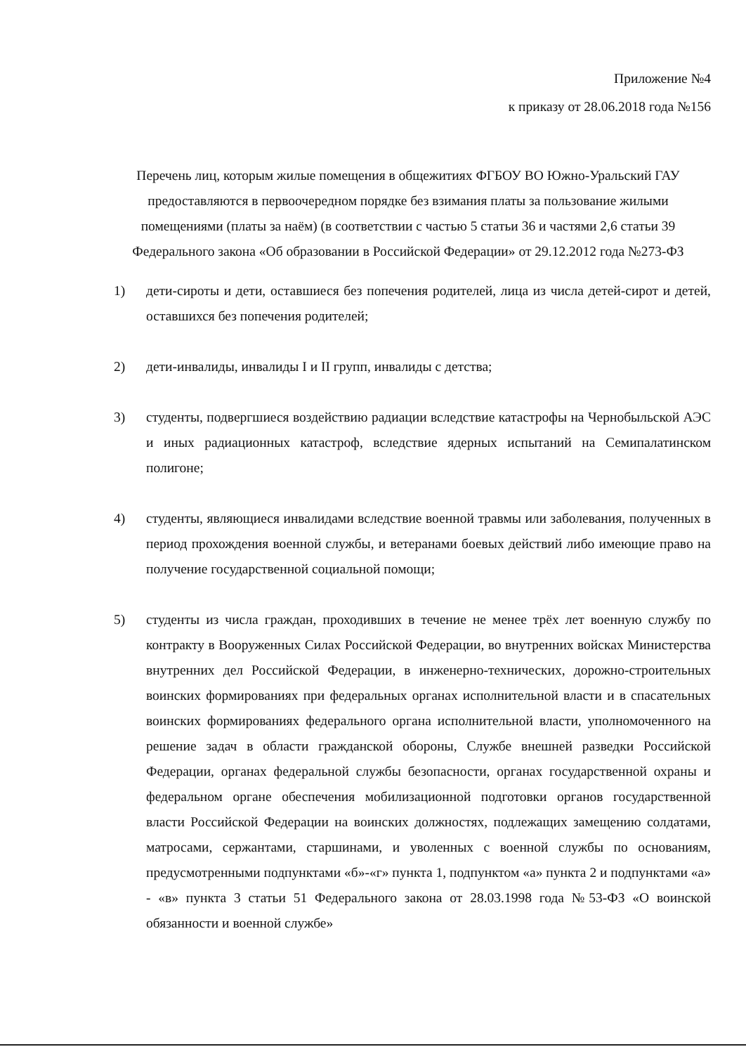Приложение №4
к приказу от 28.06.2018 года №156
Перечень лиц, которым жилые помещения в общежитиях ФГБОУ ВО Южно-Уральский ГАУ предоставляются в первоочередном порядке без взимания платы за пользование жилыми помещениями (платы за наём) (в соответствии с частью 5 статьи 36 и частями 2,6 статьи 39 Федерального закона «Об образовании в Российской Федерации» от 29.12.2012 года №273-ФЗ
1) дети-сироты и дети, оставшиеся без попечения родителей, лица из числа детей-сирот и детей, оставшихся без попечения родителей;
2) дети-инвалиды, инвалиды I и II групп, инвалиды с детства;
3) студенты, подвергшиеся воздействию радиации вследствие катастрофы на Чернобыльской АЭС и иных радиационных катастроф, вследствие ядерных испытаний на Семипалатинском полигоне;
4) студенты, являющиеся инвалидами вследствие военной травмы или заболевания, полученных в период прохождения военной службы, и ветеранами боевых действий либо имеющие право на получение государственной социальной помощи;
5) студенты из числа граждан, проходивших в течение не менее трёх лет военную службу по контракту в Вооруженных Силах Российской Федерации, во внутренних войсках Министерства внутренних дел Российской Федерации, в инженерно-технических, дорожно-строительных воинских формированиях при федеральных органах исполнительной власти и в спасательных воинских формированиях федерального органа исполнительной власти, уполномоченного на решение задач в области гражданской обороны, Службе внешней разведки Российской Федерации, органах федеральной службы безопасности, органах государственной охраны и федеральном органе обеспечения мобилизационной подготовки органов государственной власти Российской Федерации на воинских должностях, подлежащих замещению солдатами, матросами, сержантами, старшинами, и уволенных с военной службы по основаниям, предусмотренными подпунктами «б»-«г» пункта 1, подпунктом «а» пункта 2 и подпунктами «а» - «в» пункта 3 статьи 51 Федерального закона от 28.03.1998 года №53-ФЗ «О воинской обязанности и военной службе»